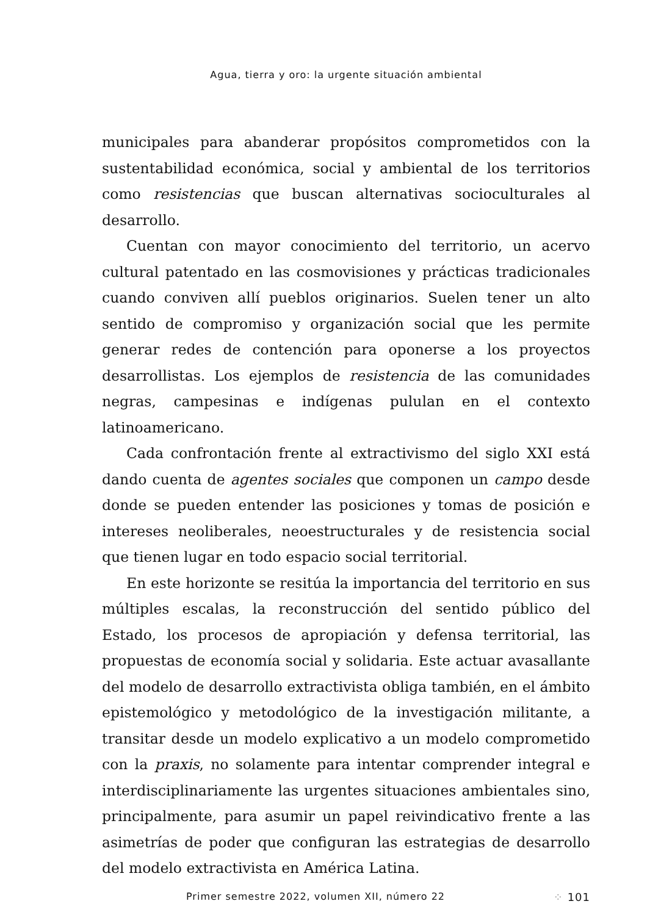Agua, tierra y oro: la urgente situación ambiental
municipales para abanderar propósitos comprometidos con la sustentabilidad económica, social y ambiental de los territorios como resistencias que buscan alternativas socioculturales al desarrollo.
Cuentan con mayor conocimiento del territorio, un acervo cultural patentado en las cosmovisiones y prácticas tradicionales cuando conviven allí pueblos originarios. Suelen tener un alto sentido de compromiso y organización social que les permite generar redes de contención para oponerse a los proyectos desarrollistas. Los ejemplos de resistencia de las comunidades negras, campesinas e indígenas pululan en el contexto latinoamericano.
Cada confrontación frente al extractivismo del siglo XXI está dando cuenta de agentes sociales que componen un campo desde donde se pueden entender las posiciones y tomas de posición e intereses neoliberales, neoestructurales y de resistencia social que tienen lugar en todo espacio social territorial.
En este horizonte se resitúa la importancia del territorio en sus múltiples escalas, la reconstrucción del sentido público del Estado, los procesos de apropiación y defensa territorial, las propuestas de economía social y solidaria. Este actuar avasallante del modelo de desarrollo extractivista obliga también, en el ámbito epistemológico y metodológico de la investigación militante, a transitar desde un modelo explicativo a un modelo comprometido con la praxis, no solamente para intentar comprender integral e interdisciplinariamente las urgentes situaciones ambientales sino, principalmente, para asumir un papel reivindicativo frente a las asimetrías de poder que configuran las estrategias de desarrollo del modelo extractivista en América Latina.
Primer semestre 2022, volumen XII, número 22 ⁘ 101